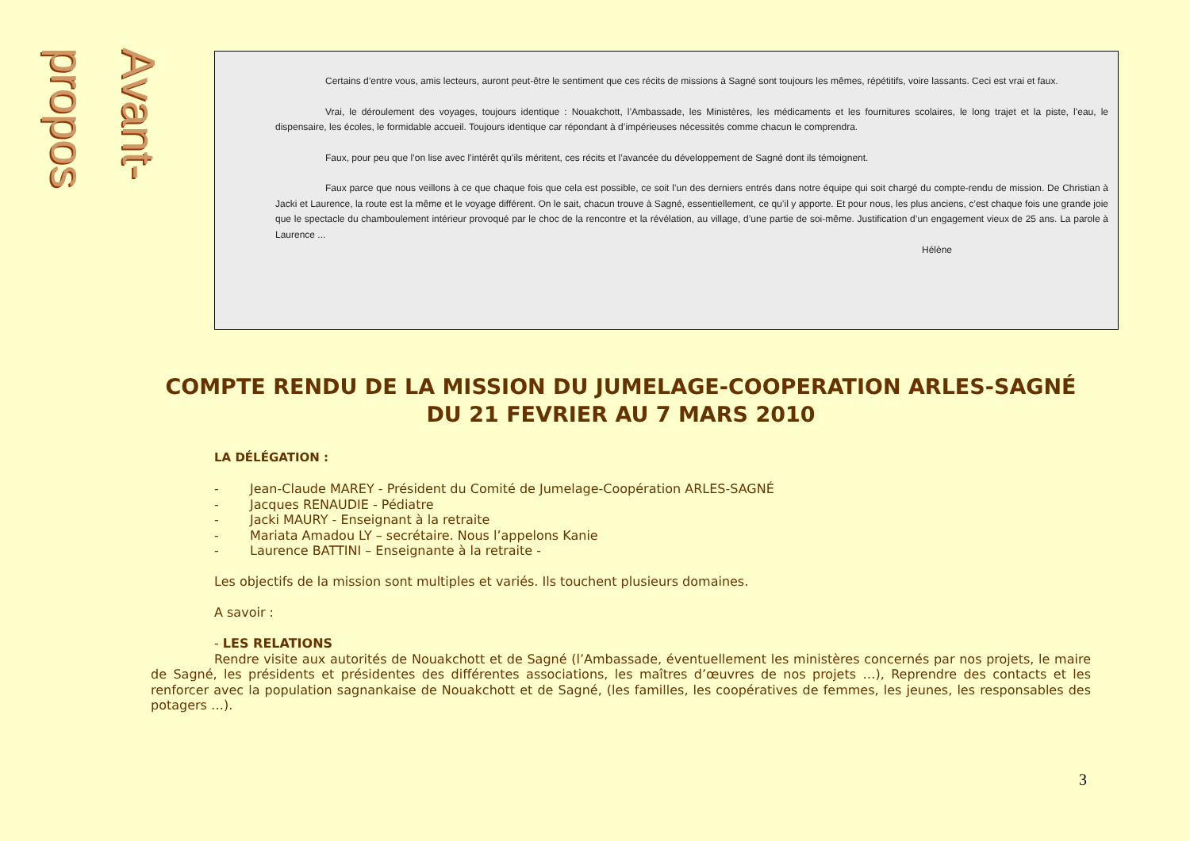Avant-propos
Certains d’entre vous, amis lecteurs, auront peut-être le sentiment que ces récits de missions à Sagné sont toujours les mêmes, répétitifs, voire lassants. Ceci est vrai et faux.
Vrai, le déroulement des voyages, toujours identique : Nouakchott, l’Ambassade, les Ministères, les médicaments et les fournitures scolaires, le long trajet et la piste, l’eau, le dispensaire, les écoles, le formidable accueil. Toujours identique car répondant à d’impérieuses nécessités comme chacun le comprendra.
Faux, pour peu que l’on lise avec l’intérêt qu’ils méritent, ces récits et l’avancée du développement de Sagné dont ils témoignent.
Faux parce que nous veillons à ce que chaque fois que cela est possible, ce soit l’un des derniers entrés dans notre équipe qui soit chargé du compte-rendu de mission. De Christian à Jacki et Laurence, la route est la même et le voyage différent. On le sait, chacun trouve à Sagné, essentiellement, ce qu’il y apporte. Et pour nous, les plus anciens, c’est chaque fois une grande joie que le spectacle du chamboulement intérieur provoqué par le choc de la rencontre et la révélation, au village, d’une partie de soi-même. Justification d’un engagement vieux de 25 ans. La parole à Laurence ...
Hélène
COMPTE RENDU DE LA MISSION DU JUMELAGE-COOPERATION ARLES-SAGNÉ
DU 21 FEVRIER AU 7 MARS 2010
LA DÉLÉGATION :
- Jean-Claude MAREY - Président du Comité de Jumelage-Coopération ARLES-SAGNÉ
- Jacques RENAUDIE - Pédiatre
- Jacki MAURY - Enseignant à la retraite
- Mariata Amadou LY – secrétaire. Nous l’appelons Kanie
- Laurence BATTINI – Enseignante à la retraite -
Les objectifs de la mission sont multiples et variés. Ils touchent plusieurs domaines.
A savoir :
- LES RELATIONS
Rendre visite aux autorités de Nouakchott et de Sagné (l’Ambassade, éventuellement les ministères concernés par nos projets, le maire de Sagné, les présidents et présidentes des différentes associations, les maîtres d’œuvres de nos projets …), Reprendre des contacts et les renforcer avec la population sagnankaise de Nouakchott et de Sagné, (les familles, les coopératives de femmes, les jeunes, les responsables des potagers …).
3